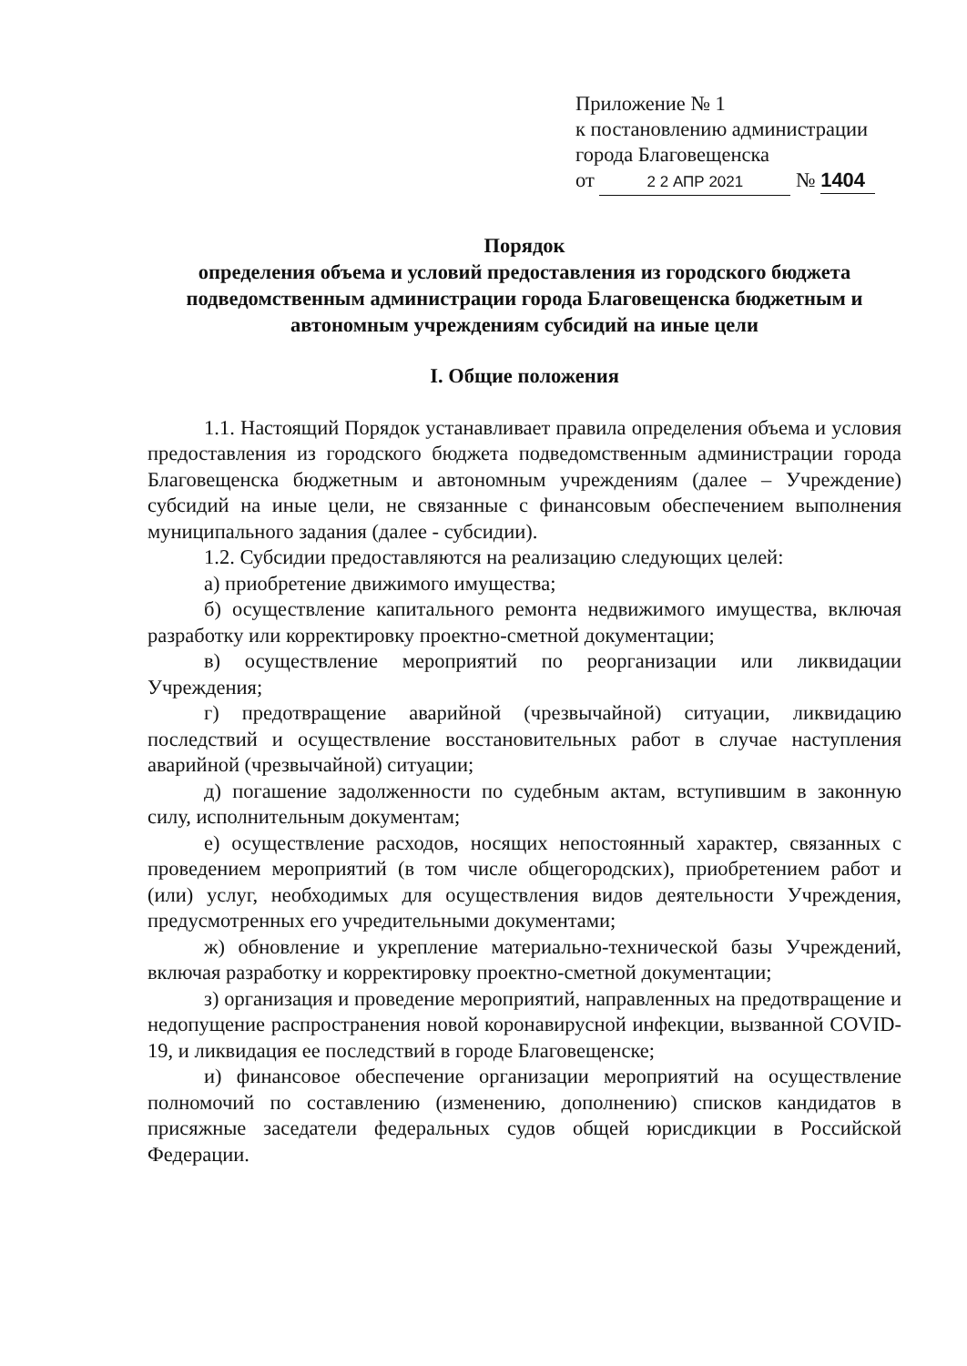Приложение № 1
к постановлению администрации
города Благовещенска
от 2 2 АПР 2021 № 1404
Порядок
определения объема и условий предоставления из городского бюджета подведомственным администрации города Благовещенска бюджетным и автономным учреждениям субсидий на иные цели
I. Общие положения
1.1. Настоящий Порядок устанавливает правила определения объема и условия предоставления из городского бюджета подведомственным администрации города Благовещенска бюджетным и автономным учреждениям (далее – Учреждение) субсидий на иные цели, не связанные с финансовым обеспечением выполнения муниципального задания (далее - субсидии).
1.2. Субсидии предоставляются на реализацию следующих целей:
а) приобретение движимого имущества;
б) осуществление капитального ремонта недвижимого имущества, включая разработку или корректировку проектно-сметной документации;
в) осуществление мероприятий по реорганизации или ликвидации Учреждения;
г) предотвращение аварийной (чрезвычайной) ситуации, ликвидацию последствий и осуществление восстановительных работ в случае наступления аварийной (чрезвычайной) ситуации;
д) погашение задолженности по судебным актам, вступившим в законную силу, исполнительным документам;
е) осуществление расходов, носящих непостоянный характер, связанных с проведением мероприятий (в том числе общегородских), приобретением работ и (или) услуг, необходимых для осуществления видов деятельности Учреждения, предусмотренных его учредительными документами;
ж) обновление и укрепление материально-технической базы Учреждений, включая разработку и корректировку проектно-сметной документации;
з) организация и проведение мероприятий, направленных на предотвращение и недопущение распространения новой коронавирусной инфекции, вызванной COVID-19, и ликвидация ее последствий в городе Благовещенске;
и) финансовое обеспечение организации мероприятий на осуществление полномочий по составлению (изменению, дополнению) списков кандидатов в присяжные заседатели федеральных судов общей юрисдикции в Российской Федерации.